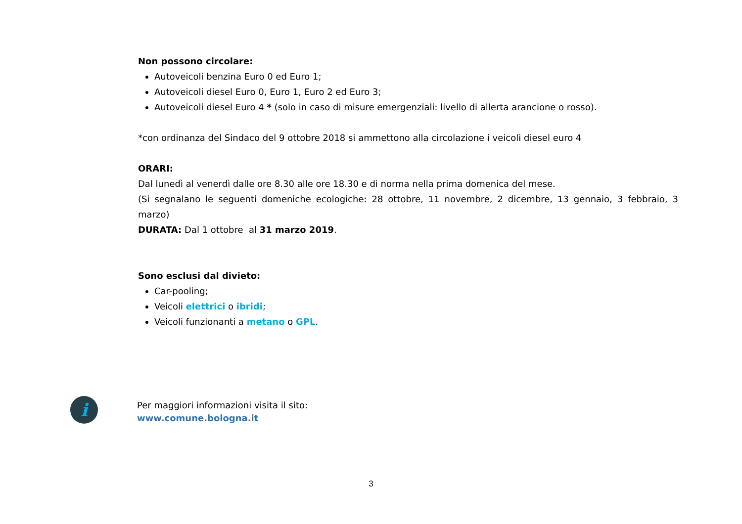Non possono circolare:
Autoveicoli benzina Euro 0 ed Euro 1;
Autoveicoli diesel Euro 0, Euro 1, Euro 2 ed Euro 3;
Autoveicoli diesel Euro 4 * (solo in caso di misure emergenziali: livello di allerta arancione o rosso).
*con ordinanza del Sindaco del 9 ottobre 2018 si ammettono alla circolazione i veicoli diesel euro 4
ORARI:
Dal lunedì al venerdì dalle ore 8.30 alle ore 18.30 e di norma nella prima domenica del mese.
(Si segnalano le seguenti domeniche ecologiche: 28 ottobre, 11 novembre, 2 dicembre, 13 gennaio, 3 febbraio, 3 marzo)
DURATA: Dal 1 ottobre al 31 marzo 2019.
Sono esclusi dal divieto:
Car-pooling;
Veicoli elettrici o ibridi;
Veicoli funzionanti a metano o GPL.
i
Per maggiori informazioni visita il sito:
www.comune.bologna.it
3